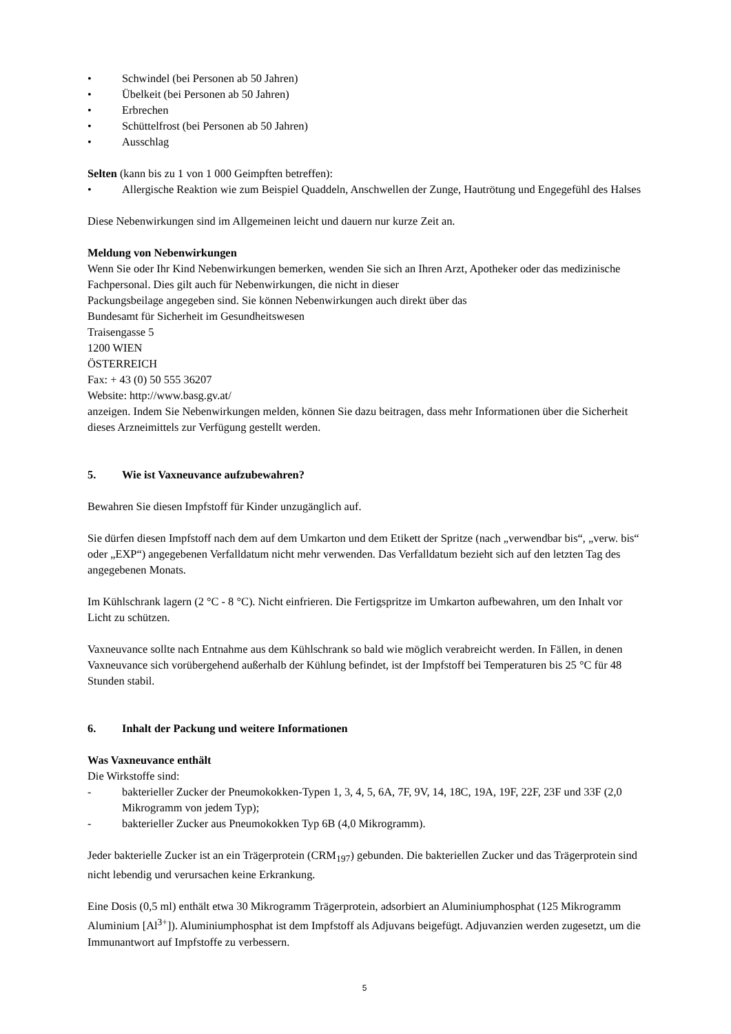• Schwindel (bei Personen ab 50 Jahren)
• Übelkeit (bei Personen ab 50 Jahren)
• Erbrechen
• Schüttelfrost (bei Personen ab 50 Jahren)
• Ausschlag
Selten (kann bis zu 1 von 1 000 Geimpften betreffen):
• Allergische Reaktion wie zum Beispiel Quaddeln, Anschwellen der Zunge, Hautrötung und Engegefühl des Halses
Diese Nebenwirkungen sind im Allgemeinen leicht und dauern nur kurze Zeit an.
Meldung von Nebenwirkungen
Wenn Sie oder Ihr Kind Nebenwirkungen bemerken, wenden Sie sich an Ihren Arzt, Apotheker oder das medizinische Fachpersonal. Dies gilt auch für Nebenwirkungen, die nicht in dieser
Packungsbeilage angegeben sind. Sie können Nebenwirkungen auch direkt über das
Bundesamt für Sicherheit im Gesundheitswesen
Traisengasse 5
1200 WIEN
ÖSTERREICH
Fax: + 43 (0) 50 555 36207
Website: http://www.basg.gv.at/
anzeigen. Indem Sie Nebenwirkungen melden, können Sie dazu beitragen, dass mehr Informationen über die Sicherheit dieses Arzneimittels zur Verfügung gestellt werden.
5. Wie ist Vaxneuvance aufzubewahren?
Bewahren Sie diesen Impfstoff für Kinder unzugänglich auf.
Sie dürfen diesen Impfstoff nach dem auf dem Umkarton und dem Etikett der Spritze (nach „verwendbar bis“, „verw. bis“ oder „EXP“) angegebenen Verfalldatum nicht mehr verwenden. Das Verfalldatum bezieht sich auf den letzten Tag des angegebenen Monats.
Im Kühlschrank lagern (2 °C - 8 °C). Nicht einfrieren. Die Fertigspritze im Umkarton aufbewahren, um den Inhalt vor Licht zu schützen.
Vaxneuvance sollte nach Entnahme aus dem Kühlschrank so bald wie möglich verabreicht werden. In Fällen, in denen Vaxneuvance sich vorübergehend außerhalb der Kühlung befindet, ist der Impfstoff bei Temperaturen bis 25 °C für 48 Stunden stabil.
6. Inhalt der Packung und weitere Informationen
Was Vaxneuvance enthält
Die Wirkstoffe sind:
- bakterieller Zucker der Pneumokokken-Typen 1, 3, 4, 5, 6A, 7F, 9V, 14, 18C, 19A, 19F, 22F, 23F und 33F (2,0 Mikrogramm von jedem Typ);
- bakterieller Zucker aus Pneumokokken Typ 6B (4,0 Mikrogramm).
Jeder bakterielle Zucker ist an ein Trägerprotein (CRM<sub>197</sub>) gebunden. Die bakteriellen Zucker und das Trägerprotein sind nicht lebendig und verursachen keine Erkrankung.
Eine Dosis (0,5 ml) enthält etwa 30 Mikrogramm Trägerprotein, adsorbiert an Aluminiumphosphat (125 Mikrogramm Aluminium [Al<sup>3+</sup>]). Aluminiumphosphat ist dem Impfstoff als Adjuvans beigefügt. Adjuvanzien werden zugesetzt, um die Immunantwort auf Impfstoffe zu verbessern.
5